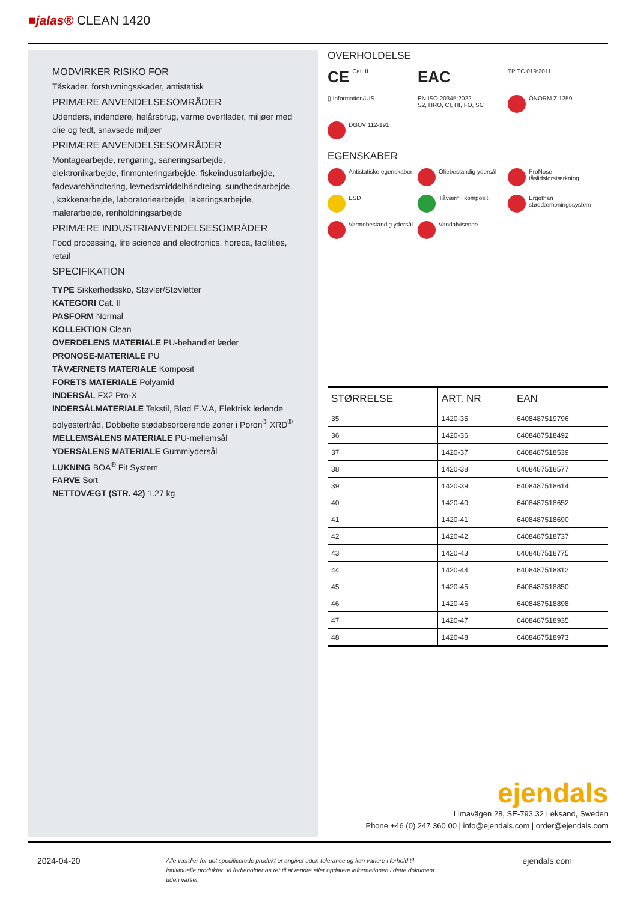■jalas® CLEAN 1420
MODVIRKER RISIKO FOR
Tåskader, forstuvningsskader, antistatisk
PRIMÆRE ANVENDELSESOMRÅDER
Udendørs, indendøre, helårsbrug, varme overflader, miljøer med olie og fedt, snavsede miljøer
PRIMÆRE ANVENDELSESOMRÅDER
Montagearbejde, rengøring, saneringsarbejde, elektronikarbejde, finmonteringarbejde, fiskeindustriarbejde, fødevarehåndtering, levnedsmiddelhåndteing, sundhedsarbejde, , køkkenarbejde, laboratoriearbejde, lakeringsarbejde, malerarbejde, renholdningsarbejde
PRIMÆRE INDUSTRIANVENDELSESOMRÅDER
Food processing, life science and electronics, horeca, facilities, retail
SPECIFIKATION
TYPE Sikkerhedssko, Støvler/Støvletter
KATEGORI Cat. II
PASFORM Normal
KOLLEKTION Clean
OVERDELENS MATERIALE PU-behandlet læder
PRONOSE-MATERIALE PU
TÅVÆRNETS MATERIALE Komposit
FORETS MATERIALE Polyamid
INDERSÅL FX2 Pro-X
INDERSÅLMATERIALE Tekstil, Blød E.V.A, Elektrisk ledende polyestertråd, Dobbelte stødabsorberende zoner i Poron<sup>®</sup> XRD<sup>®</sup>
MELLEMSÅLENS MATERIALE PU-mellemsål
YDERSÅLENS MATERIALE Gummiydersål
LUKNING BOA<sup>®</sup> Fit System
FARVE Sort
NETTOVÆGT (STR. 42) 1.27 kg
OVERHOLDELSE
CE Cat. II
EAC
TP TC 019:2011
▯ Information/UIS
EN ISO 20345:2022
S2, HRO, CI, HI, FO, SC
ÖNORM Z 1259
DGUV 112-191
EGENSKABER
Antistatiske egenskaber
Oliebestandig ydersål
ProNose tåslidsforstærkning
ESD
Tåværn i komposit
Ergothan støddæmpningssystem
Varmebestandig ydersål
Vandafvisende
| STØRRELSE | ART. NR | EAN |
| --- | --- | --- |
| 35 | 1420-35 | 6408487519796 |
| 36 | 1420-36 | 6408487518492 |
| 37 | 1420-37 | 6408487518539 |
| 38 | 1420-38 | 6408487518577 |
| 39 | 1420-39 | 6408487518614 |
| 40 | 1420-40 | 6408487518652 |
| 41 | 1420-41 | 6408487518690 |
| 42 | 1420-42 | 6408487518737 |
| 43 | 1420-43 | 6408487518775 |
| 44 | 1420-44 | 6408487518812 |
| 45 | 1420-45 | 6408487518850 |
| 46 | 1420-46 | 6408487518898 |
| 47 | 1420-47 | 6408487518935 |
| 48 | 1420-48 | 6408487518973 |
ejendals
Limavägen 28, SE-793 32 Leksand, Sweden
Phone +46 (0) 247 360 00 | info@ejendals.com | order@ejendals.com
2024-04-20
Alle værdier for det specificerede produkt er angivet uden tolerance og kan variere i forhold til individuelle produkter. Vi forbeholder os ret til at ændre eller opdatere informationen i dette dokument uden varsel.
ejendals.com